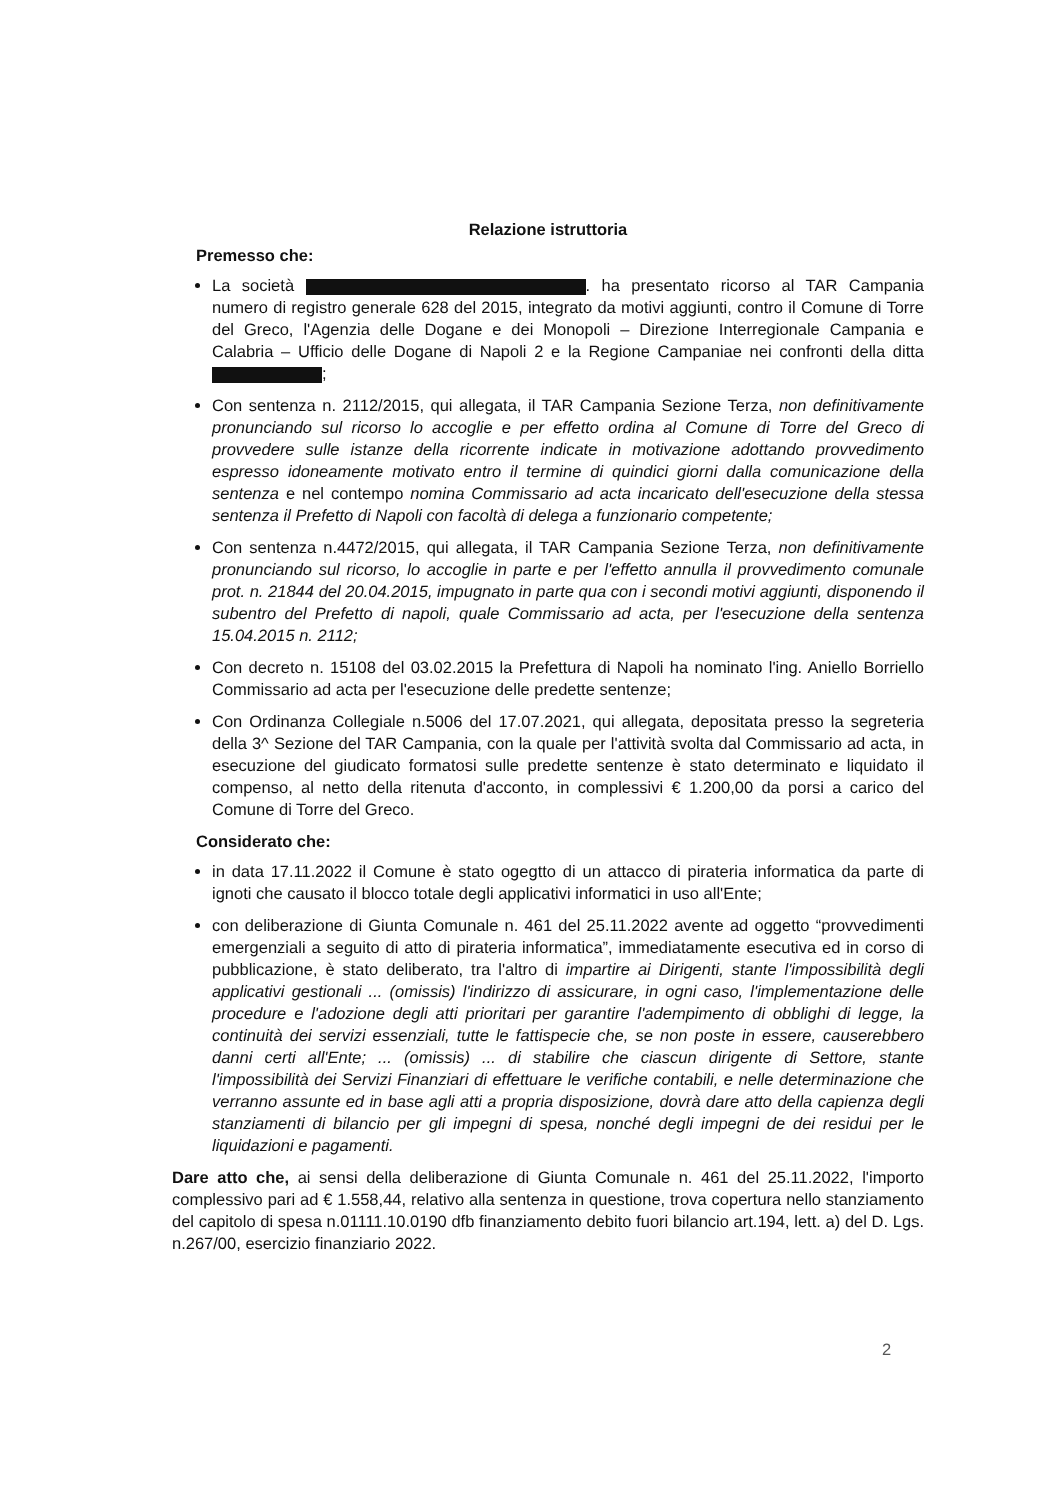Relazione istruttoria
Premesso che:
La società . ha presentato ricorso al TAR Campania numero di registro generale 628 del 2015, integrato da motivi aggiunti, contro il Comune di Torre del Greco, l'Agenzia delle Dogane e dei Monopoli – Direzione Interregionale Campania e Calabria – Ufficio delle Dogane di Napoli 2 e la Regione Campaniae nei confronti della ditta ;
Con sentenza n. 2112/2015, qui allegata, il TAR Campania Sezione Terza, non definitivamente pronunciando sul ricorso lo accoglie e per effetto ordina al Comune di Torre del Greco di provvedere sulle istanze della ricorrente indicate in motivazione adottando provvedimento espresso idoneamente motivato entro il termine di quindici giorni dalla comunicazione della sentenza e nel contempo nomina Commissario ad acta incaricato dell'esecuzione della stessa sentenza il Prefetto di Napoli con facoltà di delega a funzionario competente;
Con sentenza n.4472/2015, qui allegata, il TAR Campania Sezione Terza, non definitivamente pronunciando sul ricorso, lo accoglie in parte e per l'effetto annulla il provvedimento comunale prot. n. 21844 del 20.04.2015, impugnato in parte qua con i secondi motivi aggiunti, disponendo il subentro del Prefetto di napoli, quale Commissario ad acta, per l'esecuzione della sentenza 15.04.2015 n. 2112;
Con decreto n. 15108 del 03.02.2015 la Prefettura di Napoli ha nominato l'ing. Aniello Borriello Commissario ad acta per l'esecuzione delle predette sentenze;
Con Ordinanza Collegiale n.5006 del 17.07.2021, qui allegata, depositata presso la segreteria della 3^ Sezione del TAR Campania, con la quale per l'attività svolta dal Commissario ad acta, in esecuzione del giudicato formatosi sulle predette sentenze è stato determinato e liquidato il compenso, al netto della ritenuta d'acconto, in complessivi € 1.200,00 da porsi a carico del Comune di Torre del Greco.
Considerato che:
in data 17.11.2022 il Comune è stato ogegtto di un attacco di pirateria informatica da parte di ignoti che causato il blocco totale degli applicativi informatici in uso all'Ente;
con deliberazione di Giunta Comunale n. 461 del 25.11.2022 avente ad oggetto “provvedimenti emergenziali a seguito di atto di pirateria informatica”, immediatamente esecutiva ed in corso di pubblicazione, è stato deliberato, tra l'altro di impartire ai Dirigenti, stante l'impossibilità degli applicativi gestionali ... (omissis) l'indirizzo di assicurare, in ogni caso, l'implementazione delle procedure e l'adozione degli atti prioritari per garantire l'adempimento di obblighi di legge, la continuità dei servizi essenziali, tutte le fattispecie che, se non poste in essere, causerebbero danni certi all'Ente; ... (omissis) ... di stabilire che ciascun dirigente di Settore, stante l'impossibilità dei Servizi Finanziari di effettuare le verifiche contabili, e nelle determinazione che verranno assunte ed in base agli atti a propria disposizione, dovrà dare atto della capienza degli stanziamenti di bilancio per gli impegni di spesa, nonché degli impegni de dei residui per le liquidazioni e pagamenti.
Dare atto che, ai sensi della deliberazione di Giunta Comunale n. 461 del 25.11.2022, l'importo complessivo pari ad € 1.558,44, relativo alla sentenza in questione, trova copertura nello stanziamento del capitolo di spesa n.01111.10.0190 dfb finanziamento debito fuori bilancio art.194, lett. a) del D. Lgs. n.267/00, esercizio finanziario 2022.
2